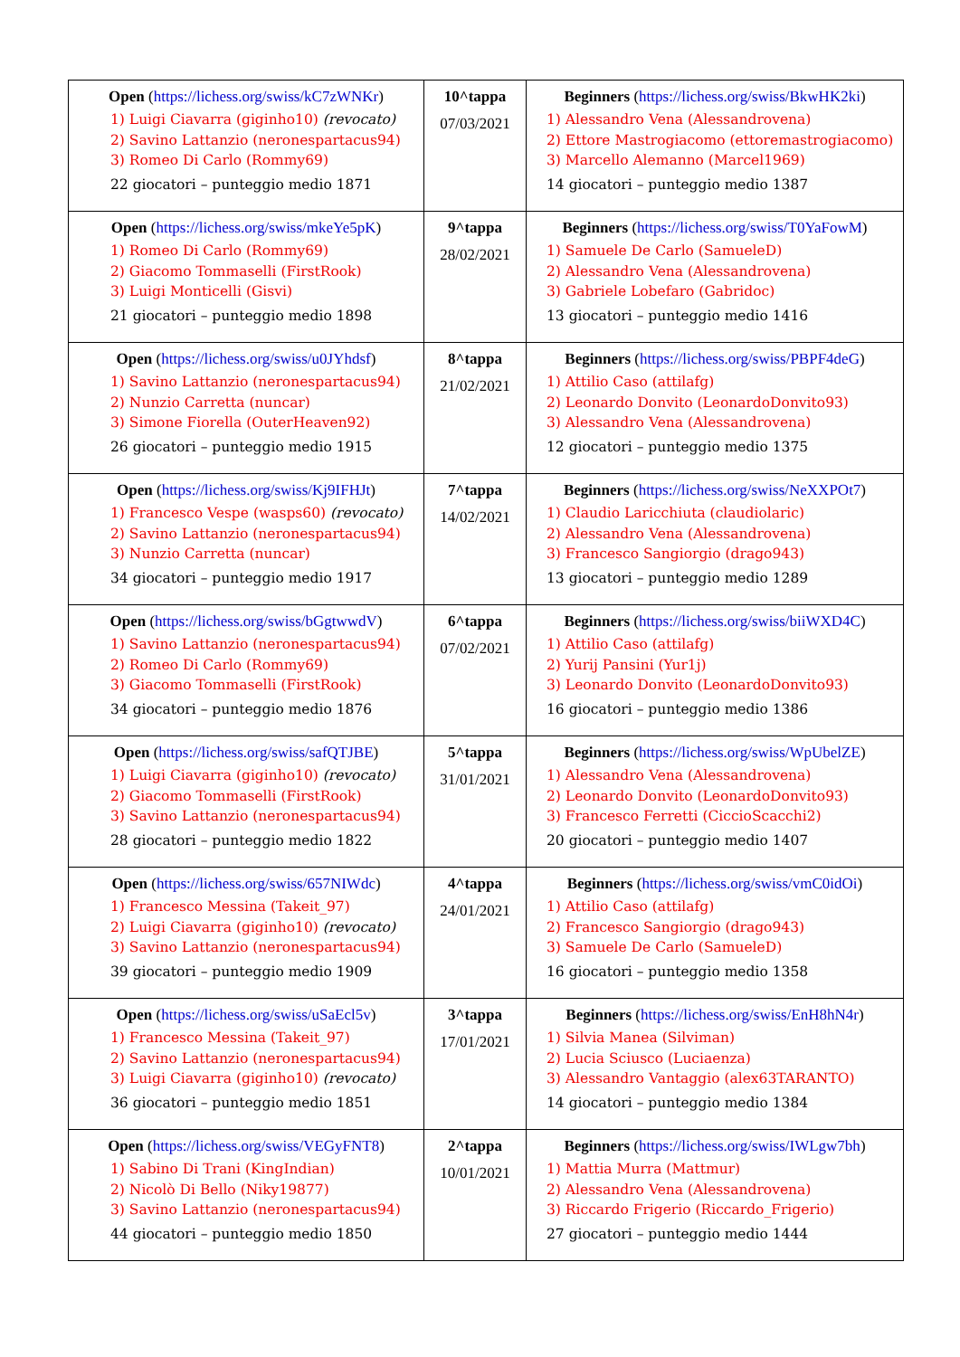| Open ( https://lichess.org/swiss/kC7zWNKr ) 1) Luigi Ciavarra (giginho10) (revocato) 2) Savino Lattanzio (neronespartacus94) 3) Romeo Di Carlo (Rommy69) 22 giocatori – punteggio medio 1871 | 10^tappa 07/03/2021 | Beginners ( https://lichess.org/swiss/BkwHK2ki ) 1) Alessandro Vena (Alessandrovena) 2) Ettore Mastrogiacomo (ettoremastrogiacomo) 3) Marcello Alemanno (Marcel1969) 14 giocatori – punteggio medio 1387 |
| Open ( https://lichess.org/swiss/mkeYe5pK ) 1) Romeo Di Carlo (Rommy69) 2) Giacomo Tommaselli (FirstRook) 3) Luigi Monticelli (Gisvi) 21 giocatori – punteggio medio 1898 | 9^tappa 28/02/2021 | Beginners ( https://lichess.org/swiss/T0YaFowM ) 1) Samuele De Carlo (SamueleD) 2) Alessandro Vena (Alessandrovena) 3) Gabriele Lobefaro (Gabridoc) 13 giocatori – punteggio medio 1416 |
| Open ( https://lichess.org/swiss/u0JYhdsf ) 1) Savino Lattanzio (neronespartacus94) 2) Nunzio Carretta (nuncar) 3) Simone Fiorella (OuterHeaven92) 26 giocatori – punteggio medio 1915 | 8^tappa 21/02/2021 | Beginners ( https://lichess.org/swiss/PBPF4deG ) 1) Attilio Caso (attilafg) 2) Leonardo Donvito (LeonardoDonvito93) 3) Alessandro Vena (Alessandrovena) 12 giocatori – punteggio medio 1375 |
| Open ( https://lichess.org/swiss/Kj9IFHJt ) 1) Francesco Vespe (wasps60) (revocato) 2) Savino Lattanzio (neronespartacus94) 3) Nunzio Carretta (nuncar) 34 giocatori – punteggio medio 1917 | 7^tappa 14/02/2021 | Beginners ( https://lichess.org/swiss/NeXXPOt7 ) 1) Claudio Laricchiuta (claudiolaric) 2) Alessandro Vena (Alessandrovena) 3) Francesco Sangiorgio (drago943) 13 giocatori – punteggio medio 1289 |
| Open ( https://lichess.org/swiss/bGgtwwdV ) 1) Savino Lattanzio (neronespartacus94) 2) Romeo Di Carlo (Rommy69) 3) Giacomo Tommaselli (FirstRook) 34 giocatori – punteggio medio 1876 | 6^tappa 07/02/2021 | Beginners ( https://lichess.org/swiss/biiWXD4C ) 1) Attilio Caso (attilafg) 2) Yurij Pansini (Yur1j) 3) Leonardo Donvito (LeonardoDonvito93) 16 giocatori – punteggio medio 1386 |
| Open ( https://lichess.org/swiss/safQTJBE ) 1) Luigi Ciavarra (giginho10) (revocato) 2) Giacomo Tommaselli (FirstRook) 3) Savino Lattanzio (neronespartacus94) 28 giocatori – punteggio medio 1822 | 5^tappa 31/01/2021 | Beginners ( https://lichess.org/swiss/WpUbelZE ) 1) Alessandro Vena (Alessandrovena) 2) Leonardo Donvito (LeonardoDonvito93) 3) Francesco Ferretti (CiccioScacchi2) 20 giocatori – punteggio medio 1407 |
| Open ( https://lichess.org/swiss/657NIWdc ) 1) Francesco Messina (Takeit_97) 2) Luigi Ciavarra (giginho10) (revocato) 3) Savino Lattanzio (neronespartacus94) 39 giocatori – punteggio medio 1909 | 4^tappa 24/01/2021 | Beginners ( https://lichess.org/swiss/vmC0idOi ) 1) Attilio Caso (attilafg) 2) Francesco Sangiorgio (drago943) 3) Samuele De Carlo (SamueleD) 16 giocatori – punteggio medio 1358 |
| Open ( https://lichess.org/swiss/uSaEcl5v ) 1) Francesco Messina (Takeit_97) 2) Savino Lattanzio (neronespartacus94) 3) Luigi Ciavarra (giginho10) (revocato) 36 giocatori – punteggio medio 1851 | 3^tappa 17/01/2021 | Beginners ( https://lichess.org/swiss/EnH8hN4r ) 1) Silvia Manea (Silviman) 2) Lucia Sciusco (Luciaenza) 3) Alessandro Vantaggio (alex63TARANTO) 14 giocatori – punteggio medio 1384 |
| Open ( https://lichess.org/swiss/VEGyFNT8 ) 1) Sabino Di Trani (KingIndian) 2) Nicolò Di Bello (Niky19877) 3) Savino Lattanzio (neronespartacus94) 44 giocatori – punteggio medio 1850 | 2^tappa 10/01/2021 | Beginners ( https://lichess.org/swiss/IWLgw7bh ) 1) Mattia Murra (Mattmur) 2) Alessandro Vena (Alessandrovena) 3) Riccardo Frigerio (Riccardo_Frigerio) 27 giocatori – punteggio medio 1444 |